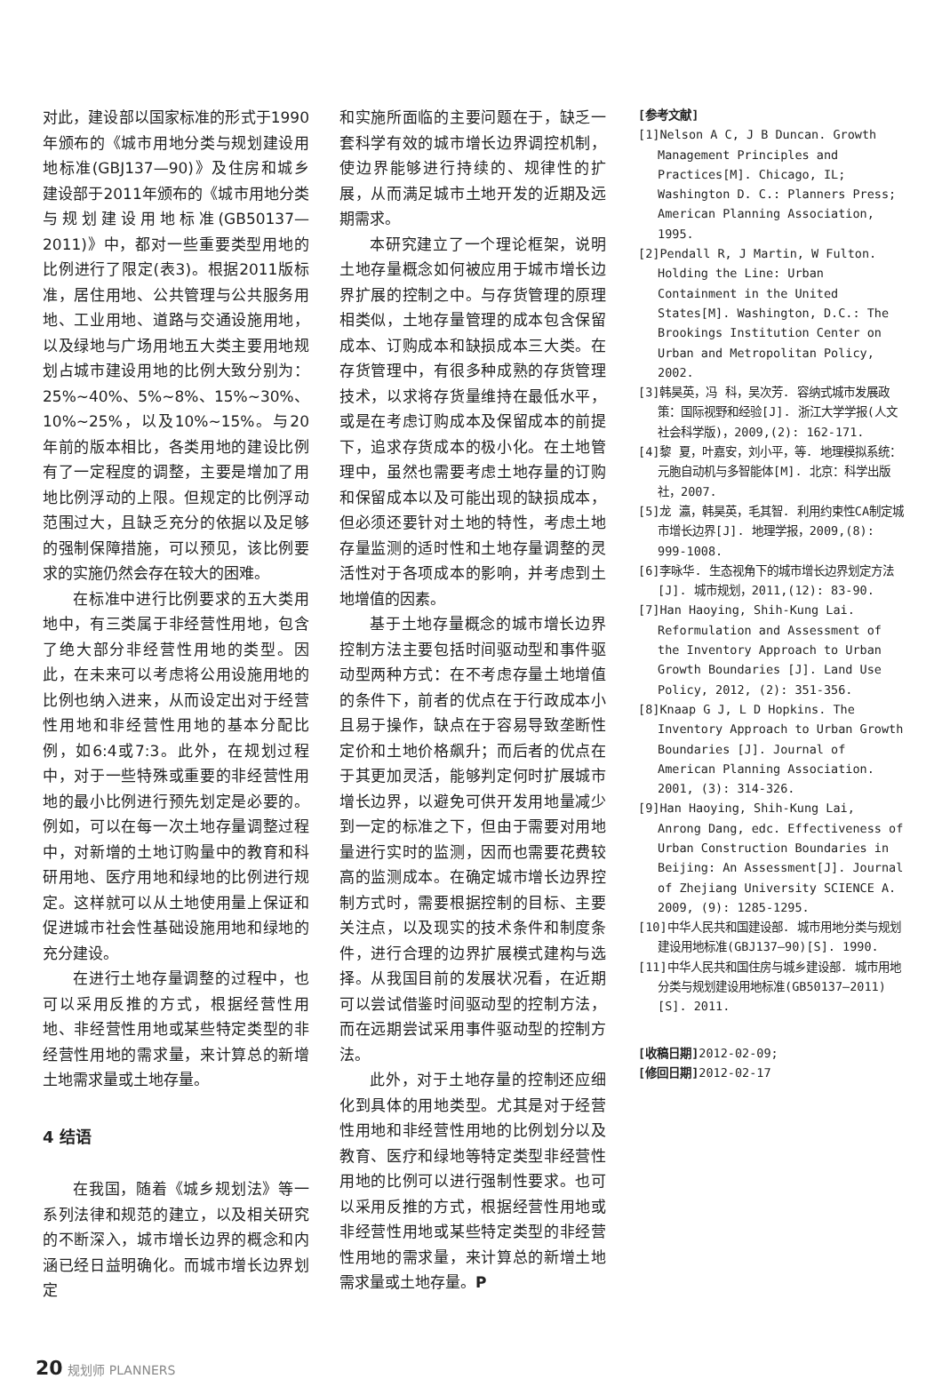对此，建设部以国家标准的形式于1990年颁布的《城市用地分类与规划建设用地标准(GBJ137—90)》及住房和城乡建设部于2011年颁布的《城市用地分类与规划建设用地标准(GB50137—2011)》中，都对一些重要类型用地的比例进行了限定(表3)。根据2011版标准，居住用地、公共管理与公共服务用地、工业用地、道路与交通设施用地，以及绿地与广场用地五大类主要用地规划占城市建设用地的比例大致分别为：25%~40%、5%~8%、15%~30%、10%~25%，以及10%~15%。与20年前的版本相比，各类用地的建设比例有了一定程度的调整，主要是增加了用地比例浮动的上限。但规定的比例浮动范围过大，且缺乏充分的依据以及足够的强制保障措施，可以预见，该比例要求的实施仍然会存在较大的困难。
在标准中进行比例要求的五大类用地中，有三类属于非经营性用地，包含了绝大部分非经营性用地的类型。因此，在未来可以考虑将公用设施用地的比例也纳入进来，从而设定出对于经营性用地和非经营性用地的基本分配比例，如6:4或7:3。此外，在规划过程中，对于一些特殊或重要的非经营性用地的最小比例进行预先划定是必要的。例如，可以在每一次土地存量调整过程中，对新增的土地订购量中的教育和科研用地、医疗用地和绿地的比例进行规定。这样就可以从土地使用量上保证和促进城市社会性基础设施用地和绿地的充分建设。
在进行土地存量调整的过程中，也可以采用反推的方式，根据经营性用地、非经营性用地或某些特定类型的非经营性用地的需求量，来计算总的新增土地需求量或土地存量。
4 结语
在我国，随着《城乡规划法》等一系列法律和规范的建立，以及相关研究的不断深入，城市增长边界的概念和内涵已经日益明确化。而城市增长边界划定
和实施所面临的主要问题在于，缺乏一套科学有效的城市增长边界调控机制，使边界能够进行持续的、规律性的扩展，从而满足城市土地开发的近期及远期需求。
本研究建立了一个理论框架，说明土地存量概念如何被应用于城市增长边界扩展的控制之中。与存货管理的原理相类似，土地存量管理的成本包含保留成本、订购成本和缺损成本三大类。在存货管理中，有很多种成熟的存货管理技术，以求将存货量维持在最低水平，或是在考虑订购成本及保留成本的前提下，追求存货成本的极小化。在土地管理中，虽然也需要考虑土地存量的订购和保留成本以及可能出现的缺损成本，但必须还要针对土地的特性，考虑土地存量监测的适时性和土地存量调整的灵活性对于各项成本的影响，并考虑到土地增值的因素。
基于土地存量概念的城市增长边界控制方法主要包括时间驱动型和事件驱动型两种方式：在不考虑存量土地增值的条件下，前者的优点在于行政成本小且易于操作，缺点在于容易导致垄断性定价和土地价格飙升；而后者的优点在于其更加灵活，能够判定何时扩展城市增长边界，以避免可供开发用地量减少到一定的标准之下，但由于需要对用地量进行实时的监测，因而也需要花费较高的监测成本。在确定城市增长边界控制方式时，需要根据控制的目标、主要关注点，以及现实的技术条件和制度条件，进行合理的边界扩展模式建构与选择。从我国目前的发展状况看，在近期可以尝试借鉴时间驱动型的控制方法，而在远期尝试采用事件驱动型的控制方法。
此外，对于土地存量的控制还应细化到具体的用地类型。尤其是对于经营性用地和非经营性用地的比例划分以及教育、医疗和绿地等特定类型非经营性用地的比例可以进行强制性要求。也可以采用反推的方式，根据经营性用地或非经营性用地或某些特定类型的非经营性用地的需求量，来计算总的新增土地需求量或土地存量。P
[参考文献]
[1]Nelson A C, J B Duncan. Growth Management Principles and Practices[M]. Chicago, IL; Washington D. C.: Planners Press; American Planning Association, 1995.
[2]Pendall R, J Martin, W Fulton. Holding the Line: Urban Containment in the United States[M]. Washington, D.C.: The Brookings Institution Center on Urban and Metropolitan Policy, 2002.
[3]韩昊英，冯 科，吴次芳. 容纳式城市发展政策：国际视野和经验[J]. 浙江大学学报(人文社会科学版)，2009,(2): 162-171.
[4]黎 夏，叶嘉安，刘小平，等. 地理模拟系统：元胞自动机与多智能体[M]. 北京：科学出版社，2007.
[5]龙 瀛，韩昊英，毛其智. 利用约束性CA制定城市增长边界[J]. 地理学报，2009,(8): 999-1008.
[6]李咏华. 生态视角下的城市增长边界划定方法[J]. 城市规划，2011,(12): 83-90.
[7]Han Haoying, Shih-Kung Lai. Reformulation and Assessment of the Inventory Approach to Urban Growth Boundaries [J]. Land Use Policy, 2012, (2): 351-356.
[8]Knaap G J, L D Hopkins. The Inventory Approach to Urban Growth Boundaries [J]. Journal of American Planning Association. 2001, (3): 314-326.
[9]Han Haoying, Shih-Kung Lai, Anrong Dang, edc. Effectiveness of Urban Construction Boundaries in Beijing: An Assessment[J]. Journal of Zhejiang University SCIENCE A. 2009, (9): 1285-1295.
[10]中华人民共和国建设部. 城市用地分类与规划建设用地标准(GBJ137—90)[S]. 1990.
[11]中华人民共和国住房与城乡建设部. 城市用地分类与规划建设用地标准(GB50137—2011)[S]. 2011.
[收稿日期] 2012-02-09;
[修回日期] 2012-02-17
20 规划师 PLANNERS